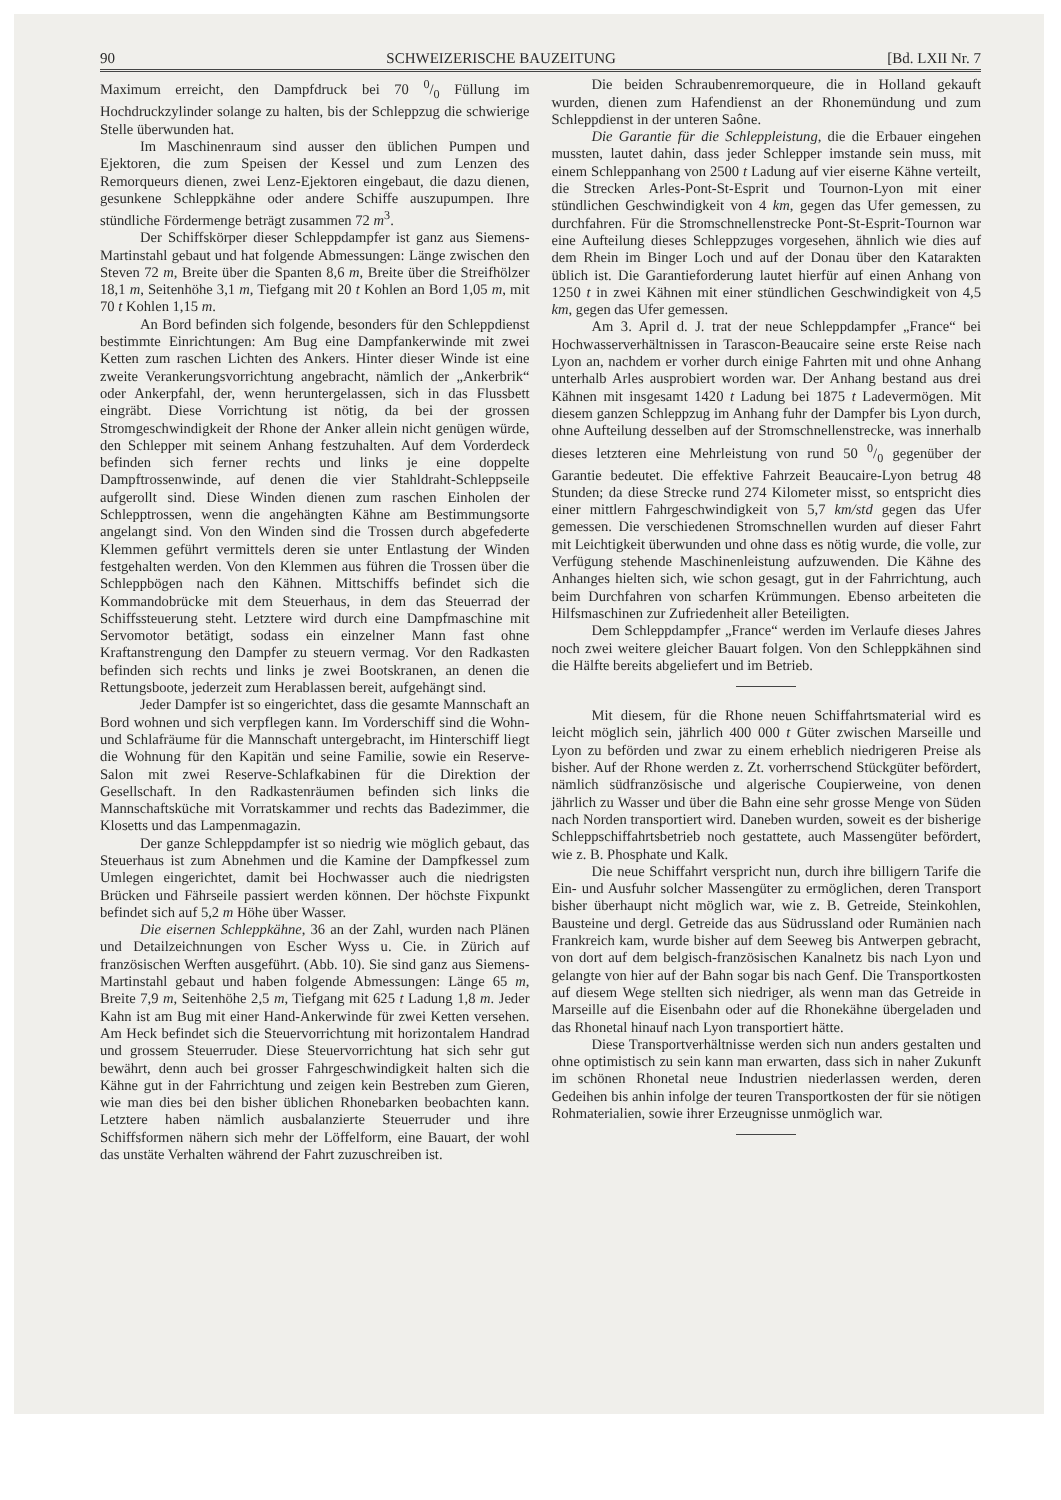90 SCHWEIZERISCHE BAUZEITUNG [Bd. LXII Nr. 7
Maximum erreicht, den Dampfdruck bei 70 0/0 Füllung im Hochdruckzylinder solange zu halten, bis der Schleppzug die schwierige Stelle überwunden hat.
Im Maschinenraum sind ausser den üblichen Pumpen und Ejektoren, die zum Speisen der Kessel und zum Lenzen des Remorqueurs dienen, zwei Lenz-Ejektoren eingebaut, die dazu dienen, gesunkene Schleppkähne oder andere Schiffe auszupumpen. Ihre stündliche Fördermenge beträgt zusammen 72 m<sup>3</sup>.
Der Schiffskörper dieser Schleppdampfer ist ganz aus Siemens-Martinstahl gebaut und hat folgende Abmessungen: Länge zwischen den Steven 72 m, Breite über die Spanten 8,6 m, Breite über die Streifhölzer 18,1 m, Seitenhöhe 3,1 m, Tiefgang mit 20 t Kohlen an Bord 1,05 m, mit 70 t Kohlen 1,15 m.
An Bord befinden sich folgende, besonders für den Schleppdienst bestimmte Einrichtungen: Am Bug eine Dampfankerwinde mit zwei Ketten zum raschen Lichten des Ankers. Hinter dieser Winde ist eine zweite Verankerungsvorrichtung angebracht, nämlich der „Ankerbrik“ oder Ankerpfahl, der, wenn heruntergelassen, sich in das Flussbett eingräbt. Diese Vorrichtung ist nötig, da bei der grossen Stromgeschwindigkeit der Rhone der Anker allein nicht genügen würde, den Schlepper mit seinem Anhang festzuhalten. Auf dem Vorderdeck befinden sich ferner rechts und links je eine doppelte Dampftrossenwinde, auf denen die vier Stahldraht-Schleppseile aufgerollt sind. Diese Winden dienen zum raschen Einholen der Schlepptrossen, wenn die angehängten Kähne am Bestimmungsorte angelangt sind. Von den Winden sind die Trossen durch abgefederte Klemmen geführt vermittels deren sie unter Entlastung der Winden festgehalten werden. Von den Klemmen aus führen die Trossen über die Schleppbögen nach den Kähnen. Mittschiffs befindet sich die Kommandobrücke mit dem Steuerhaus, in dem das Steuerrad der Schiffssteuerung steht. Letztere wird durch eine Dampfmaschine mit Servomotor betätigt, sodass ein einzelner Mann fast ohne Kraftanstrengung den Dampfer zu steuern vermag. Vor den Radkasten befinden sich rechts und links je zwei Bootskranen, an denen die Rettungsboote, jederzeit zum Herablassen bereit, aufgehängt sind.
Jeder Dampfer ist so eingerichtet, dass die gesamte Mannschaft an Bord wohnen und sich verpflegen kann. Im Vorderschiff sind die Wohn- und Schlafräume für die Mannschaft untergebracht, im Hinterschiff liegt die Wohnung für den Kapitän und seine Familie, sowie ein Reserve-Salon mit zwei Reserve-Schlafkabinen für die Direktion der Gesellschaft. In den Radkastenräumen befinden sich links die Mannschaftsküche mit Vorratskammer und rechts das Badezimmer, die Klosetts und das Lampenmagazin.
Der ganze Schleppdampfer ist so niedrig wie möglich gebaut, das Steuerhaus ist zum Abnehmen und die Kamine der Dampfkessel zum Umlegen eingerichtet, damit bei Hochwasser auch die niedrigsten Brücken und Fährseile passiert werden können. Der höchste Fixpunkt befindet sich auf 5,2 m Höhe über Wasser.
Die eisernen Schleppkähne, 36 an der Zahl, wurden nach Plänen und Detailzeichnungen von Escher Wyss u. Cie. in Zürich auf französischen Werften ausgeführt. (Abb. 10). Sie sind ganz aus Siemens-Martinstahl gebaut und haben folgende Abmessungen: Länge 65 m, Breite 7,9 m, Seitenhöhe 2,5 m, Tiefgang mit 625 t Ladung 1,8 m. Jeder Kahn ist am Bug mit einer Hand-Ankerwinde für zwei Ketten versehen. Am Heck befindet sich die Steuervorrichtung mit horizontalem Handrad und grossem Steuerruder. Diese Steuervorrichtung hat sich sehr gut bewährt, denn auch bei grosser Fahrgeschwindigkeit halten sich die Kähne gut in der Fahrrichtung und zeigen kein Bestreben zum Gieren, wie man dies bei den bisher üblichen Rhonebarken beobachten kann. Letztere haben nämlich ausbalanzierte Steuerruder und ihre Schiffsformen nähern sich mehr der Löffelform, eine Bauart, der wohl das unstäte Verhalten während der Fahrt zuzuschreiben ist.
Die beiden Schraubenremorqueure, die in Holland gekauft wurden, dienen zum Hafendienst an der Rhonemündung und zum Schleppdienst in der unteren Saône.
Die Garantie für die Schleppleistung, die die Erbauer eingehen mussten, lautet dahin, dass jeder Schlepper imstande sein muss, mit einem Schleppanhang von 2500 t Ladung auf vier eiserne Kähne verteilt, die Strecken Arles-Pont-St-Esprit und Tournon-Lyon mit einer stündlichen Geschwindigkeit von 4 km, gegen das Ufer gemessen, zu durchfahren. Für die Stromschnellenstrecke Pont-St-Esprit-Tournon war eine Aufteilung dieses Schleppzuges vorgesehen, ähnlich wie dies auf dem Rhein im Binger Loch und auf der Donau über den Katarakten üblich ist. Die Garantieforderung lautet hierfür auf einen Anhang von 1250 t in zwei Kähnen mit einer stündlichen Geschwindigkeit von 4,5 km, gegen das Ufer gemessen.
Am 3. April d. J. trat der neue Schleppdampfer „France“ bei Hochwasserverhältnissen in Tarascon-Beaucaire seine erste Reise nach Lyon an, nachdem er vorher durch einige Fahrten mit und ohne Anhang unterhalb Arles ausprobiert worden war. Der Anhang bestand aus drei Kähnen mit insgesamt 1420 t Ladung bei 1875 t Ladevermögen. Mit diesem ganzen Schleppzug im Anhang fuhr der Dampfer bis Lyon durch, ohne Aufteilung desselben auf der Stromschnellenstrecke, was innerhalb dieses letzteren eine Mehrleistung von rund 50 0/0 gegenüber der Garantie bedeutet. Die effektive Fahrzeit Beaucaire-Lyon betrug 48 Stunden; da diese Strecke rund 274 Kilometer misst, so entspricht dies einer mittlern Fahrgeschwindigkeit von 5,7 km/std gegen das Ufer gemessen. Die verschiedenen Stromschnellen wurden auf dieser Fahrt mit Leichtigkeit überwunden und ohne dass es nötig wurde, die volle, zur Verfügung stehende Maschinenleistung aufzuwenden. Die Kähne des Anhanges hielten sich, wie schon gesagt, gut in der Fahrrichtung, auch beim Durchfahren von scharfen Krümmungen. Ebenso arbeiteten die Hilfsmaschinen zur Zufriedenheit aller Beteiligten.
Dem Schleppdampfer „France“ werden im Verlaufe dieses Jahres noch zwei weitere gleicher Bauart folgen. Von den Schleppkähnen sind die Hälfte bereits abgeliefert und im Betrieb.
Mit diesem, für die Rhone neuen Schiffahrtsmaterial wird es leicht möglich sein, jährlich 400 000 t Güter zwischen Marseille und Lyon zu beförden und zwar zu einem erheblich niedrigeren Preise als bisher. Auf der Rhone werden z. Zt. vorherrschend Stückgüter befördert, nämlich südfranzösische und algerische Coupierweine, von denen jährlich zu Wasser und über die Bahn eine sehr grosse Menge von Süden nach Norden transportiert wird. Daneben wurden, soweit es der bisherige Schleppschiffahrtsbetrieb noch gestattete, auch Massengüter befördert, wie z. B. Phosphate und Kalk.
Die neue Schiffahrt verspricht nun, durch ihre billigern Tarife die Ein- und Ausfuhr solcher Massengüter zu ermöglichen, deren Transport bisher überhaupt nicht möglich war, wie z. B. Getreide, Steinkohlen, Bausteine und dergl. Getreide das aus Südrussland oder Rumänien nach Frankreich kam, wurde bisher auf dem Seeweg bis Antwerpen gebracht, von dort auf dem belgisch-französischen Kanalnetz bis nach Lyon und gelangte von hier auf der Bahn sogar bis nach Genf. Die Transportkosten auf diesem Wege stellten sich niedriger, als wenn man das Getreide in Marseille auf die Eisenbahn oder auf die Rhonekähne übergeladen und das Rhonetal hinauf nach Lyon transportiert hätte.
Diese Transportverhältnisse werden sich nun anders gestalten und ohne optimistisch zu sein kann man erwarten, dass sich in naher Zukunft im schönen Rhonetal neue Industrien niederlassen werden, deren Gedeihen bis anhin infolge der teuren Transportkosten der für sie nötigen Rohmaterialien, sowie ihrer Erzeugnisse unmöglich war.